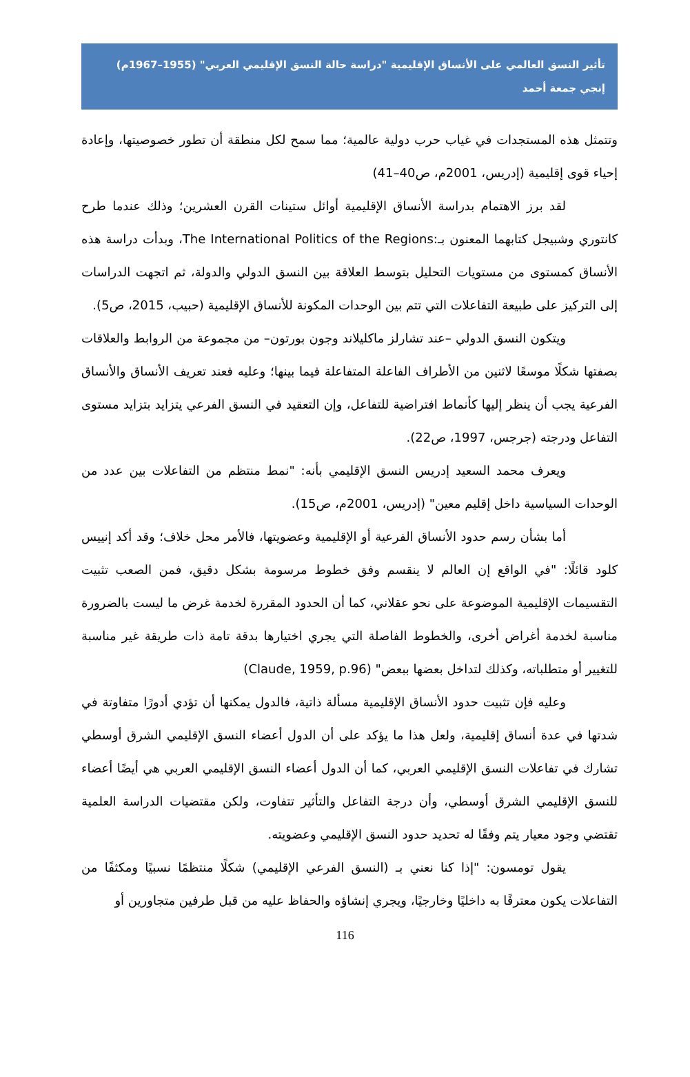تأثير النسق العالمي على الأنساق الإقليمية "دراسة حالة النسق الإقليمي العربي" (1955–1967م)
إنجي جمعة أحمد
وتتمثل هذه المستجدات في غياب حرب دولية عالمية؛ مما سمح لكل منطقة أن تطور خصوصيتها، وإعادة إحياء قوى إقليمية (إدريس، 2001م، ص40–41)
لقد برز الاهتمام بدراسة الأنساق الإقليمية أوائل ستينات القرن العشرين؛ وذلك عندما طرح كانتوري وشبيجل كتابهما المعنون بـ:The International Politics of the Regions، وبدأت دراسة هذه الأنساق كمستوى من مستويات التحليل بتوسط العلاقة بين النسق الدولي والدولة، ثم اتجهت الدراسات إلى التركيز على طبيعة التفاعلات التي تتم بين الوحدات المكونة للأنساق الإقليمية (حبيب، 2015، ص5).
ويتكون النسق الدولي –عند تشارلز ماكليلاند وجون بورتون– من مجموعة من الروابط والعلاقات بصفتها شكلًا موسعًا لاثنين من الأطراف الفاعلة المتفاعلة فيما بينها؛ وعليه فعند تعريف الأنساق والأنساق الفرعية يجب أن ينظر إليها كأنماط افتراضية للتفاعل، وإن التعقيد في النسق الفرعي يتزايد بتزايد مستوى التفاعل ودرجته (جرجس، 1997، ص22).
ويعرف محمد السعيد إدريس النسق الإقليمي بأنه: "نمط منتظم من التفاعلات بين عدد من الوحدات السياسية داخل إقليم معين" (إدريس، 2001م، ص15).
أما بشأن رسم حدود الأنساق الفرعية أو الإقليمية وعضويتها، فالأمر محل خلاف؛ وقد أكد إنييس كلود قائلًا: "في الواقع إن العالم لا ينقسم وفق خطوط مرسومة بشكل دقيق، فمن الصعب تثبيت التقسيمات الإقليمية الموضوعة على نحو عقلاني، كما أن الحدود المقررة لخدمة غرض ما ليست بالضرورة مناسبة لخدمة أغراض أخرى، والخطوط الفاصلة التي يجري اختيارها بدقة تامة ذات طريقة غير مناسبة للتغيير أو متطلباته، وكذلك لتداخل بعضها ببعض" (Claude, 1959, p.96)
وعليه فإن تثبيت حدود الأنساق الإقليمية مسألة ذاتية، فالدول يمكنها أن تؤدي أدورًا متفاوتة في شدتها في عدة أنساق إقليمية، ولعل هذا ما يؤكد على أن الدول أعضاء النسق الإقليمي الشرق أوسطي تشارك في تفاعلات النسق الإقليمي العربي، كما أن الدول أعضاء النسق الإقليمي العربي هي أيضًا أعضاء للنسق الإقليمي الشرق أوسطي، وأن درجة التفاعل والتأثير تتفاوت، ولكن مقتضيات الدراسة العلمية تقتضي وجود معيار يتم وفقًا له تحديد حدود النسق الإقليمي وعضويته.
يقول تومسون: "إذا كنا نعني بـ (النسق الفرعي الإقليمي) شكلًا منتظمًا نسبيًا ومكثفًا من التفاعلات يكون معترفًا به داخليًا وخارجيًا، ويجري إنشاؤه والحفاظ عليه من قبل طرفين متجاورين أو
116